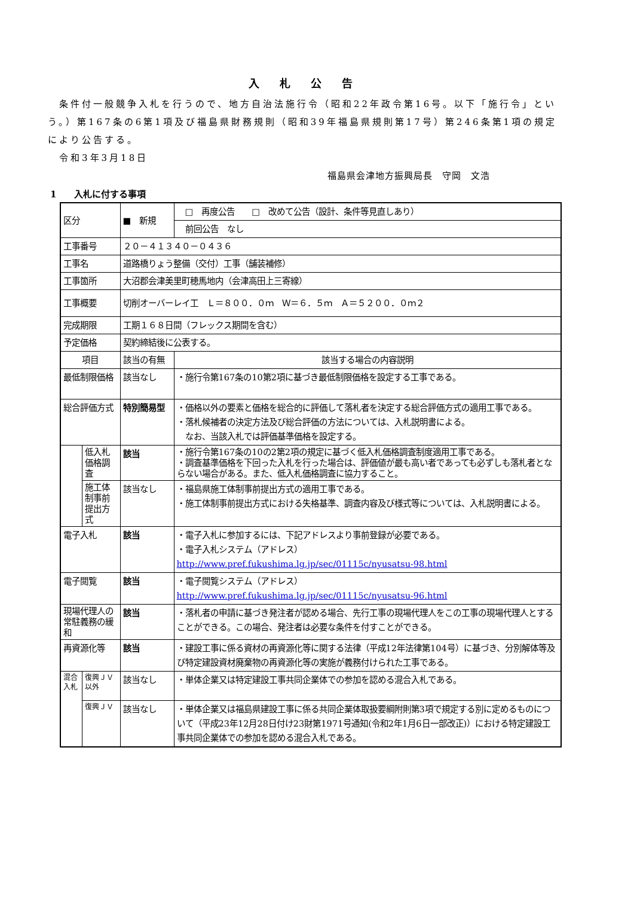入 札 公 告
　条件付一般競争入札を行うので、地方自治法施行令（昭和22年政令第16号。以下「施行令」という。）第167条の6第1項及び福島県財務規則（昭和39年福島県規則第17号）第246条第1項の規定により公告する。
　令和3年3月18日
福島県会津地方振興局長　守岡　文浩
1　　入札に付する事項
| 区分 | | ■ 新規 | □ 再度公告 □ 改めて公告（設計、条件等見直しあり） |
| | | | 前回公告 なし |
| 工事番号 | | ２０－４１３４０－０４３６ | |
| 工事名 | | 道路橋りょう整備（交付）工事（舗装補修） | |
| 工事箇所 | | 大沼郡会津美里町穂馬地内（会津高田上三寄線） | |
| 工事概要 | | 切削オーバーレイ工 Ｌ＝８００．０ｍ Ｗ＝６．５ｍ Ａ＝５２００．０ｍ２ | |
| 完成期限 | | 工期１６８日間（フレックス期間を含む） | |
| 予定価格 | | 契約締結後に公表する。 | |
| 項目 | | 該当の有無 | 該当する場合の内容説明 |
| 最低制限価格 | | 該当なし | ・施行令第167条の10第2項に基づき最低制限価格を設定する工事である。 |
| 総合評価方式 | | 特別簡易型 | ・価格以外の要素と価格を総合的に評価して落札者を決定する総合評価方式の適用工事である。 ・落札候補者の決定方法及び総合評価の方法については、入札説明書による。 なお、当該入札では評価基準価格を設定する。 |
| | 低入札価格調査 | 該当 | ・施行令第167条の10の2第2項の規定に基づく低入札価格調査制度適用工事である。 ・調査基準価格を下回った入札を行った場合は、評価値が最も高い者であっても必ずしも落札者とならない場合がある。また、低入札価格調査に協力すること。 |
| | 施工体制事前提出方式 | 該当なし | ・福島県施工体制事前提出方式の適用工事である。 ・施工体制事前提出方式における失格基準、調査内容及び様式等については、入札説明書による。 |
| 電子入札 | | 該当 | ・電子入札に参加するには、下記アドレスより事前登録が必要である。 ・電子入札システム（アドレス） http://www.pref.fukushima.lg.jp/sec/01115c/nyusatsu-98.html |
| 電子閲覧 | | 該当 | ・電子閲覧システム（アドレス） http://www.pref.fukushima.lg.jp/sec/01115c/nyusatsu-96.html |
| 現場代理人の常駐義務の緩和 | | 該当 | ・落札者の申請に基づき発注者が認める場合、先行工事の現場代理人をこの工事の現場代理人とすることができる。この場合、発注者は必要な条件を付すことができる。 |
| 再資源化等 | | 該当 | ・建設工事に係る資材の再資源化等に関する法律（平成12年法律第104号）に基づき、分別解体等及び特定建設資材廃棄物の再資源化等の実施が義務付けられた工事である。 |
| 混合入札 | 復興ＪＶ以外 | 該当なし | ・単体企業又は特定建設工事共同企業体での参加を認める混合入札である。 |
| | 復興ＪＶ | 該当なし | ・単体企業又は福島県建設工事に係る共同企業体取扱要綱附則第3項で規定する別に定めるものについて（平成23年12月28日付け23財第1971号通知(令和2年1月6日一部改正)）における特定建設工事共同企業体での参加を認める混合入札である。 |